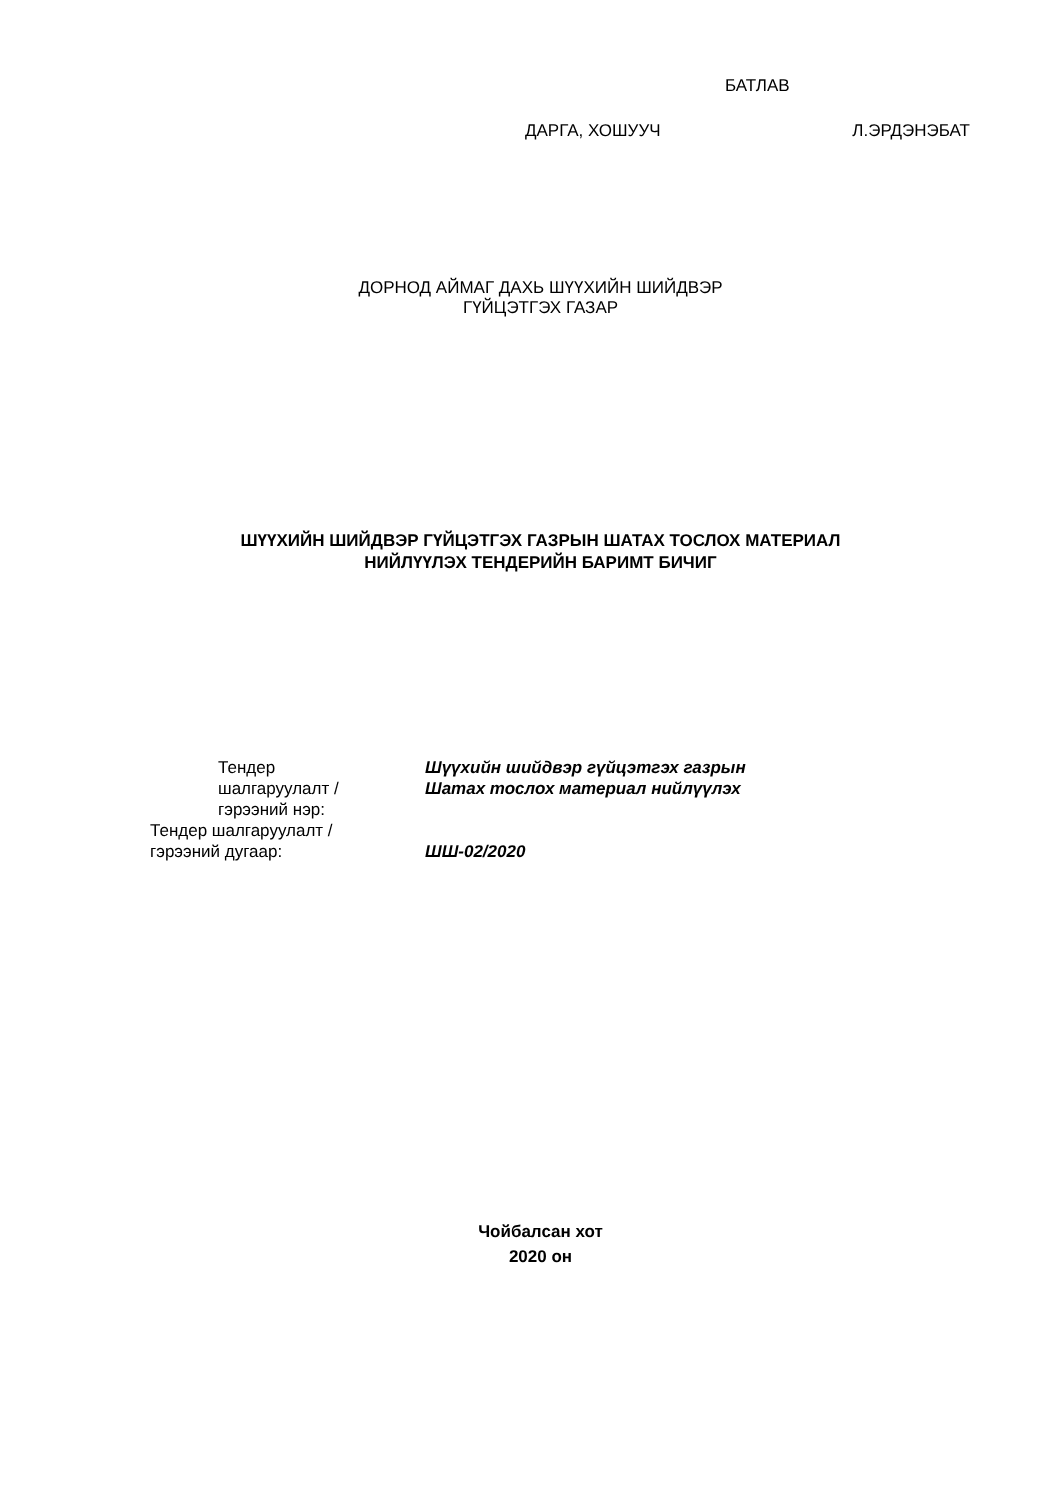БАТЛАВ
ДАРГА, ХОШУУЧ Л.ЭРДЭНЭБАТ
ДОРНОД АЙМАГ ДАХЬ ШҮҮХИЙН ШИЙДВЭР
ГҮЙЦЭТГЭХ ГАЗАР
ШҮҮХИЙН ШИЙДВЭР ГҮЙЦЭТГЭХ ГАЗРЫН ШАТАХ ТОСЛОХ МАТЕРИАЛ
НИЙЛҮҮЛЭХ ТЕНДЕРИЙН БАРИМТ БИЧИГ
Тендер
шалгаруулалт /
гэрээний нэр:
Шүүхийн шийдвэр гүйцэтгэх газрын
Шатах тослох материал нийлүүлэх
Тендер шалгаруулалт /
гэрээний дугаар:
ШШ-02/2020
Чойбалсан хот
2020 он